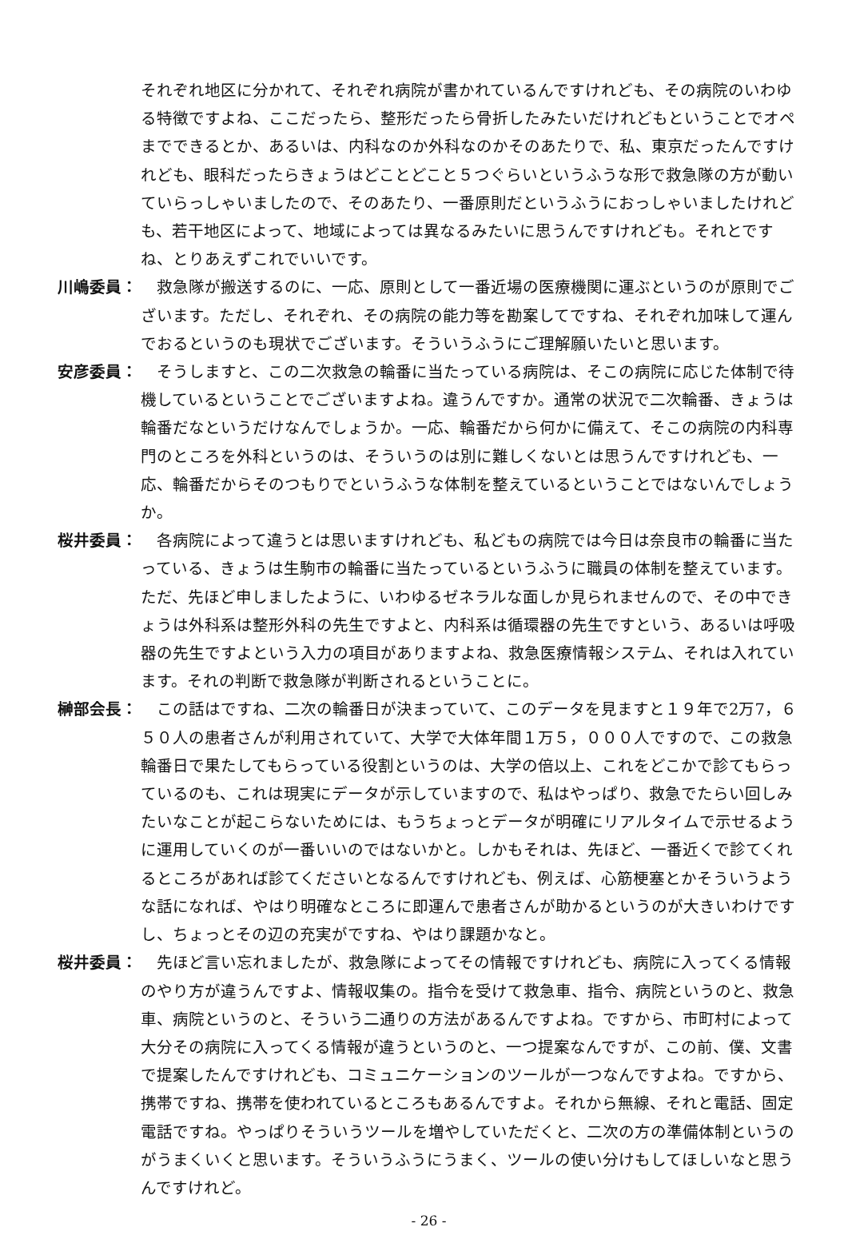それぞれ地区に分かれて、それぞれ病院が書かれているんですけれども、その病院のいわゆる特徴ですよね、ここだったら、整形だったら骨折したみたいだけれどもということでオペまでできるとか、あるいは、内科なのか外科なのかそのあたりで、私、東京だったんですけれども、眼科だったらきょうはどことどこと５つぐらいというふうな形で救急隊の方が動いていらっしゃいましたので、そのあたり、一番原則だというふうにおっしゃいましたけれども、若干地区によって、地域によっては異なるみたいに思うんですけれども。それとですね、とりあえずこれでいいです。
川嶋委員： 　救急隊が搬送するのに、一応、原則として一番近場の医療機関に運ぶというのが原則でございます。ただし、それぞれ、その病院の能力等を勘案してですね、それぞれ加味して運んでおるというのも現状でございます。そういうふうにご理解願いたいと思います。
安彦委員： 　そうしますと、この二次救急の輪番に当たっている病院は、そこの病院に応じた体制で待機しているということでございますよね。違うんですか。通常の状況で二次輪番、きょうは輪番だなというだけなんでしょうか。一応、輪番だから何かに備えて、そこの病院の内科専門のところを外科というのは、そういうのは別に難しくないとは思うんですけれども、一応、輪番だからそのつもりでというふうな体制を整えているということではないんでしょうか。
桜井委員： 　各病院によって違うとは思いますけれども、私どもの病院では今日は奈良市の輪番に当たっている、きょうは生駒市の輪番に当たっているというふうに職員の体制を整えています。ただ、先ほど申しましたように、いわゆるゼネラルな面しか見られませんので、その中できょうは外科系は整形外科の先生ですよと、内科系は循環器の先生ですという、あるいは呼吸器の先生ですよという入力の項目がありますよね、救急医療情報システム、それは入れています。それの判断で救急隊が判断されるということに。
榊部会長： 　この話はですね、二次の輪番日が決まっていて、このデータを見ますと１９年で2万7，６５０人の患者さんが利用されていて、大学で大体年間１万５，０００人ですので、この救急輪番日で果たしてもらっている役割というのは、大学の倍以上、これをどこかで診てもらっているのも、これは現実にデータが示していますので、私はやっぱり、救急でたらい回しみたいなことが起こらないためには、もうちょっとデータが明確にリアルタイムで示せるように運用していくのが一番いいのではないかと。しかもそれは、先ほど、一番近くで診てくれるところがあれば診てくださいとなるんですけれども、例えば、心筋梗塞とかそういうような話になれば、やはり明確なところに即運んで患者さんが助かるというのが大きいわけですし、ちょっとその辺の充実がですね、やはり課題かなと。
桜井委員： 　先ほど言い忘れましたが、救急隊によってその情報ですけれども、病院に入ってくる情報のやり方が違うんですよ、情報収集の。指令を受けて救急車、指令、病院というのと、救急車、病院というのと、そういう二通りの方法があるんですよね。ですから、市町村によって大分その病院に入ってくる情報が違うというのと、一つ提案なんですが、この前、僕、文書で提案したんですけれども、コミュニケーションのツールが一つなんですよね。ですから、携帯ですね、携帯を使われているところもあるんですよ。それから無線、それと電話、固定電話ですね。やっぱりそういうツールを増やしていただくと、二次の方の準備体制というのがうまくいくと思います。そういうふうにうまく、ツールの使い分けもしてほしいなと思うんですけれど。
- 26 -